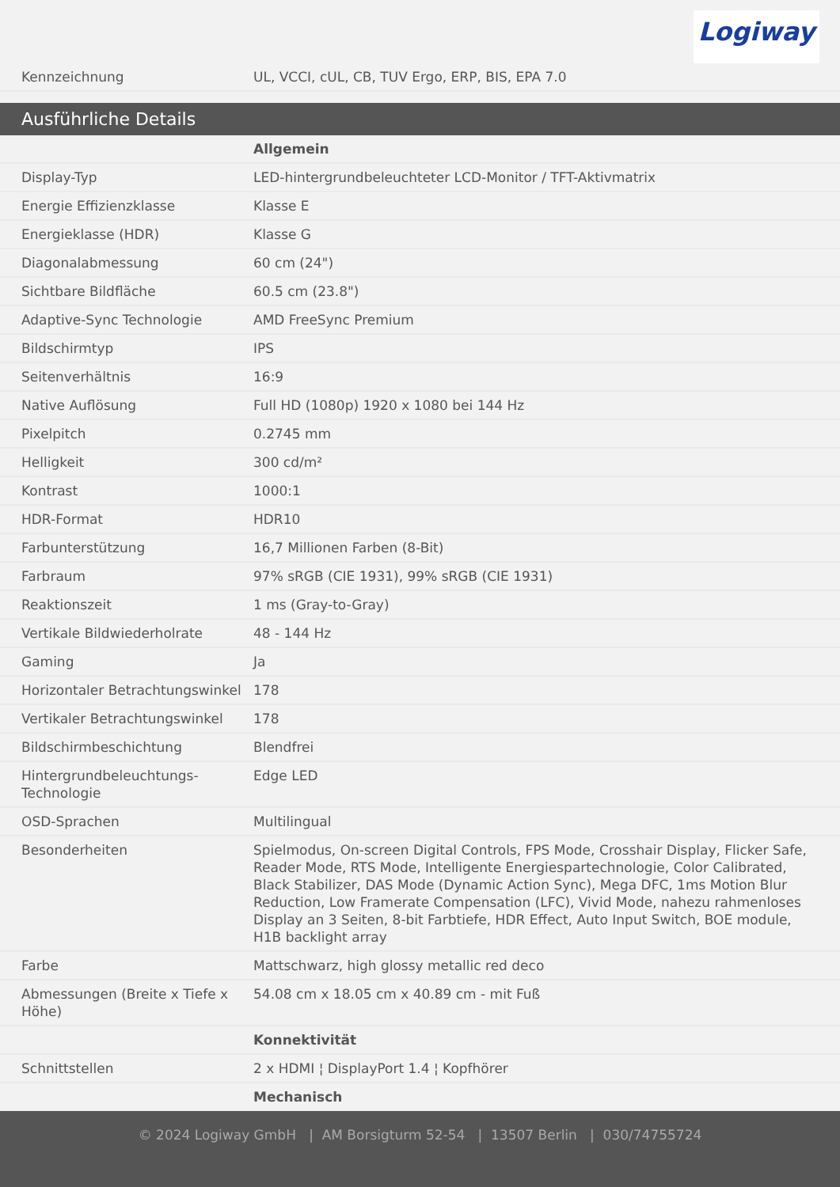Logiway
| Kennzeichnung | UL, VCCI, cUL, CB, TUV Ergo, ERP, BIS, EPA 7.0 |
Ausführliche Details
| | Allgemein |
| Display-Typ | LED-hintergrundbeleuchteter LCD-Monitor / TFT-Aktivmatrix |
| Energie Effizienzklasse | Klasse E |
| Energieklasse (HDR) | Klasse G |
| Diagonalabmessung | 60 cm (24") |
| Sichtbare Bildfläche | 60.5 cm (23.8") |
| Adaptive-Sync Technologie | AMD FreeSync Premium |
| Bildschirmtyp | IPS |
| Seitenverhältnis | 16:9 |
| Native Auflösung | Full HD (1080p) 1920 x 1080 bei 144 Hz |
| Pixelpitch | 0.2745 mm |
| Helligkeit | 300 cd/m² |
| Kontrast | 1000:1 |
| HDR-Format | HDR10 |
| Farbunterstützung | 16,7 Millionen Farben (8-Bit) |
| Farbraum | 97% sRGB (CIE 1931), 99% sRGB (CIE 1931) |
| Reaktionszeit | 1 ms (Gray-to-Gray) |
| Vertikale Bildwiederholrate | 48 - 144 Hz |
| Gaming | Ja |
| Horizontaler Betrachtungswinkel | 178 |
| Vertikaler Betrachtungswinkel | 178 |
| Bildschirmbeschichtung | Blendfrei |
| Hintergrundbeleuchtungs-Technologie | Edge LED |
| OSD-Sprachen | Multilingual |
| Besonderheiten | Spielmodus, On-screen Digital Controls, FPS Mode, Crosshair Display, Flicker Safe, Reader Mode, RTS Mode, Intelligente Energiespartechnologie, Color Calibrated, Black Stabilizer, DAS Mode (Dynamic Action Sync), Mega DFC, 1ms Motion Blur Reduction, Low Framerate Compensation (LFC), Vivid Mode, nahezu rahmenloses Display an 3 Seiten, 8-bit Farbtiefe, HDR Effect, Auto Input Switch, BOE module, H1B backlight array |
| Farbe | Mattschwarz, high glossy metallic red deco |
| Abmessungen (Breite x Tiefe x Höhe) | 54.08 cm x 18.05 cm x 40.89 cm - mit Fuß |
| | Konnektivität |
| Schnittstellen | 2 x HDMI ¦ DisplayPort 1.4 ¦ Kopfhörer |
| | Mechanisch |
© 2024 Logiway GmbH | AM Borsigturm 52-54 | 13507 Berlin | 030/74755724